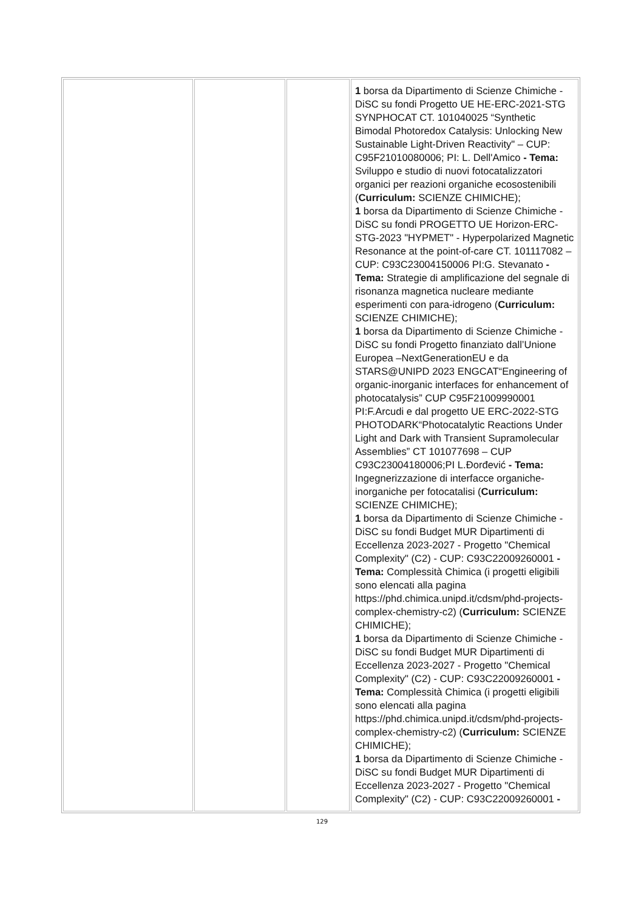| | | | 1 borsa da Dipartimento di Scienze Chimiche - DiSC su fondi Progetto UE HE-ERC-2021-STG SYNPHOCAT CT. 101040025 “Synthetic Bimodal Photoredox Catalysis: Unlocking New Sustainable Light-Driven Reactivity" – CUP: C95F21010080006; PI: L. Dell'Amico - Tema: Sviluppo e studio di nuovi fotocatalizzatori organici per reazioni organiche ecosostenibili ( Curriculum: SCIENZE CHIMICHE); 1 borsa da Dipartimento di Scienze Chimiche - DiSC su fondi PROGETTO UE Horizon-ERC-STG-2023 "HYPMET" - Hyperpolarized Magnetic Resonance at the point-of-care CT. 101117082 – CUP: C93C23004150006 PI:G. Stevanato - Tema: Strategie di amplificazione del segnale di risonanza magnetica nucleare mediante esperimenti con para-idrogeno ( Curriculum: SCIENZE CHIMICHE); 1 borsa da Dipartimento di Scienze Chimiche - DiSC su fondi Progetto finanziato dall’Unione Europea –NextGenerationEU e da STARS@UNIPD 2023 ENGCAT“Engineering of organic-inorganic interfaces for enhancement of photocatalysis” CUP C95F21009990001 PI:F.Arcudi e dal progetto UE ERC-2022-STG PHOTODARK“Photocatalytic Reactions Under Light and Dark with Transient Supramolecular Assemblies” CT 101077698 – CUP C93C23004180006;PI L.Đorđević - Tema: Ingegnerizzazione di interfacce organiche-inorganiche per fotocatalisi ( Curriculum: SCIENZE CHIMICHE); 1 borsa da Dipartimento di Scienze Chimiche - DiSC su fondi Budget MUR Dipartimenti di Eccellenza 2023-2027 - Progetto "Chemical Complexity" (C2) - CUP: C93C22009260001 - Tema: Complessità Chimica (i progetti eligibili sono elencati alla pagina https://phd.chimica.unipd.it/cdsm/phd-projects-complex-chemistry-c2) ( Curriculum: SCIENZE CHIMICHE); 1 borsa da Dipartimento di Scienze Chimiche - DiSC su fondi Budget MUR Dipartimenti di Eccellenza 2023-2027 - Progetto "Chemical Complexity" (C2) - CUP: C93C22009260001 - Tema: Complessità Chimica (i progetti eligibili sono elencati alla pagina https://phd.chimica.unipd.it/cdsm/phd-projects-complex-chemistry-c2) ( Curriculum: SCIENZE CHIMICHE); 1 borsa da Dipartimento di Scienze Chimiche - DiSC su fondi Budget MUR Dipartimenti di Eccellenza 2023-2027 - Progetto "Chemical Complexity" (C2) - CUP: C93C22009260001 - |
129